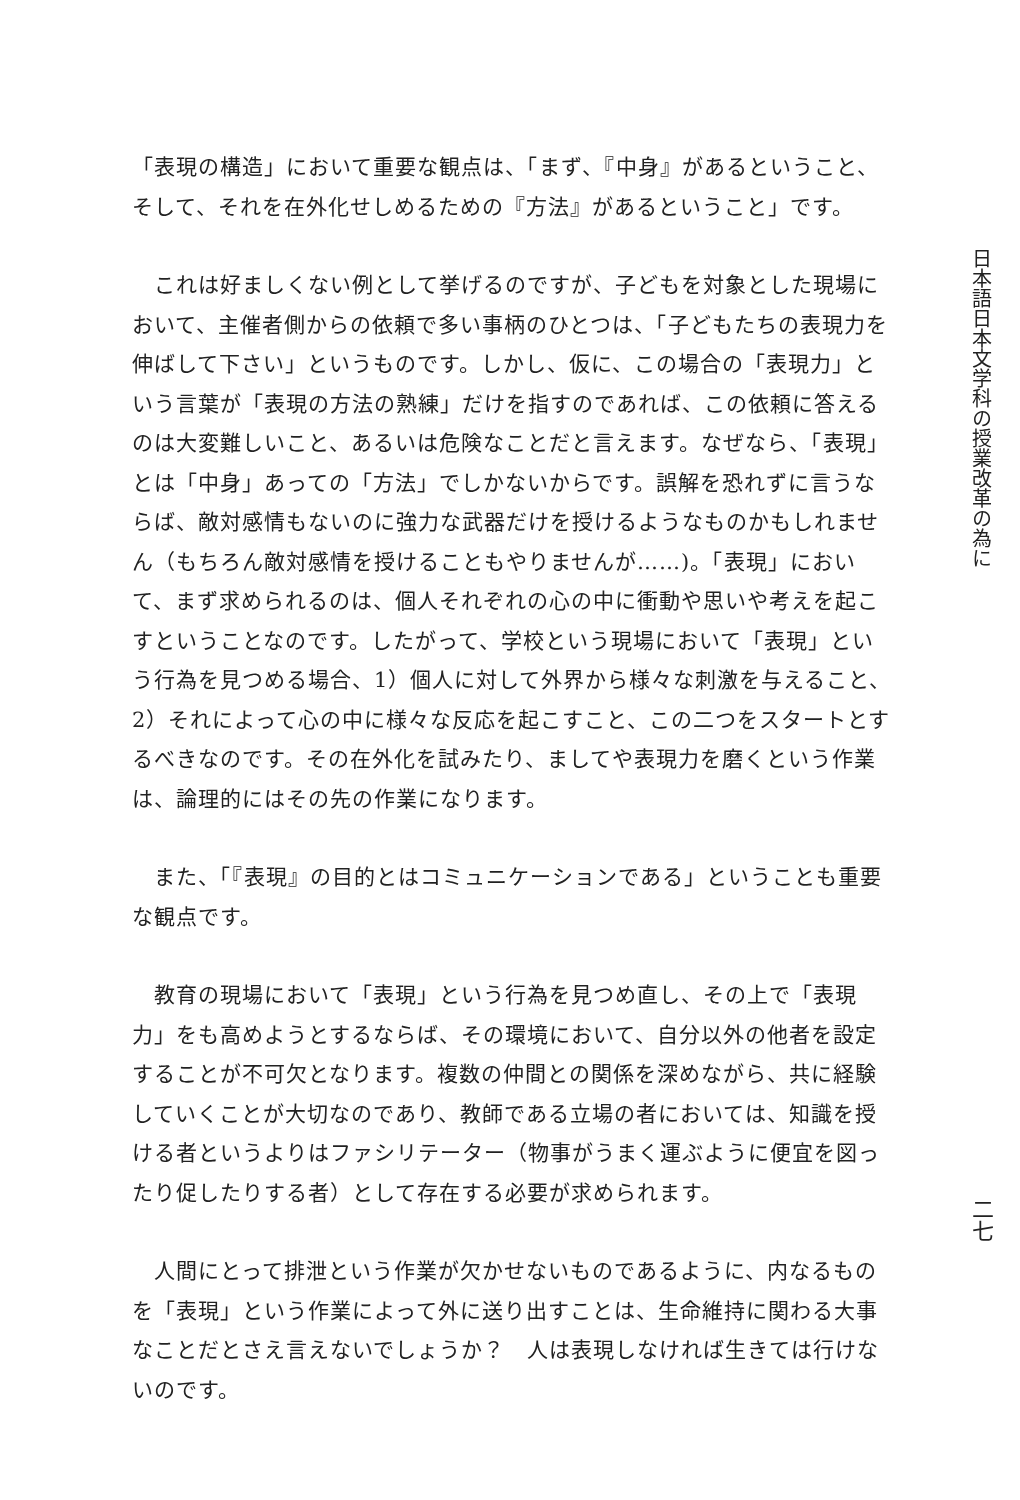「表現の構造」において重要な観点は、「まず、『中身』があるということ、そして、それを在外化せしめるための『方法』があるということ」です。
　これは好ましくない例として挙げるのですが、子どもを対象とした現場において、主催者側からの依頼で多い事柄のひとつは、「子どもたちの表現力を伸ばして下さい」というものです。しかし、仮に、この場合の「表現力」という言葉が「表現の方法の熟練」だけを指すのであれば、この依頼に答えるのは大変難しいこと、あるいは危険なことだと言えます。なぜなら、「表現」とは「中身」あっての「方法」でしかないからです。誤解を恐れずに言うならば、敵対感情もないのに強力な武器だけを授けるようなものかもしれません（もちろん敵対感情を授けることもやりませんが……)。「表現」において、まず求められるのは、個人それぞれの心の中に衝動や思いや考えを起こすということなのです。したがって、学校という現場において「表現」という行為を見つめる場合、1）個人に対して外界から様々な刺激を与えること、2）それによって心の中に様々な反応を起こすこと、この二つをスタートとするべきなのです。その在外化を試みたり、ましてや表現力を磨くという作業は、論理的にはその先の作業になります。
　また、「『表現』の目的とはコミュニケーションである」ということも重要な観点です。
　教育の現場において「表現」という行為を見つめ直し、その上で「表現力」をも高めようとするならば、その環境において、自分以外の他者を設定することが不可欠となります。複数の仲間との関係を深めながら、共に経験していくことが大切なのであり、教師である立場の者においては、知識を授ける者というよりはファシリテーター（物事がうまく運ぶように便宜を図ったり促したりする者）として存在する必要が求められます。
　人間にとって排泄という作業が欠かせないものであるように、内なるものを「表現」という作業によって外に送り出すことは、生命維持に関わる大事なことだとさえ言えないでしょうか？　人は表現しなければ生きては行けないのです。
日本語日本文学科の授業改革の為に二七